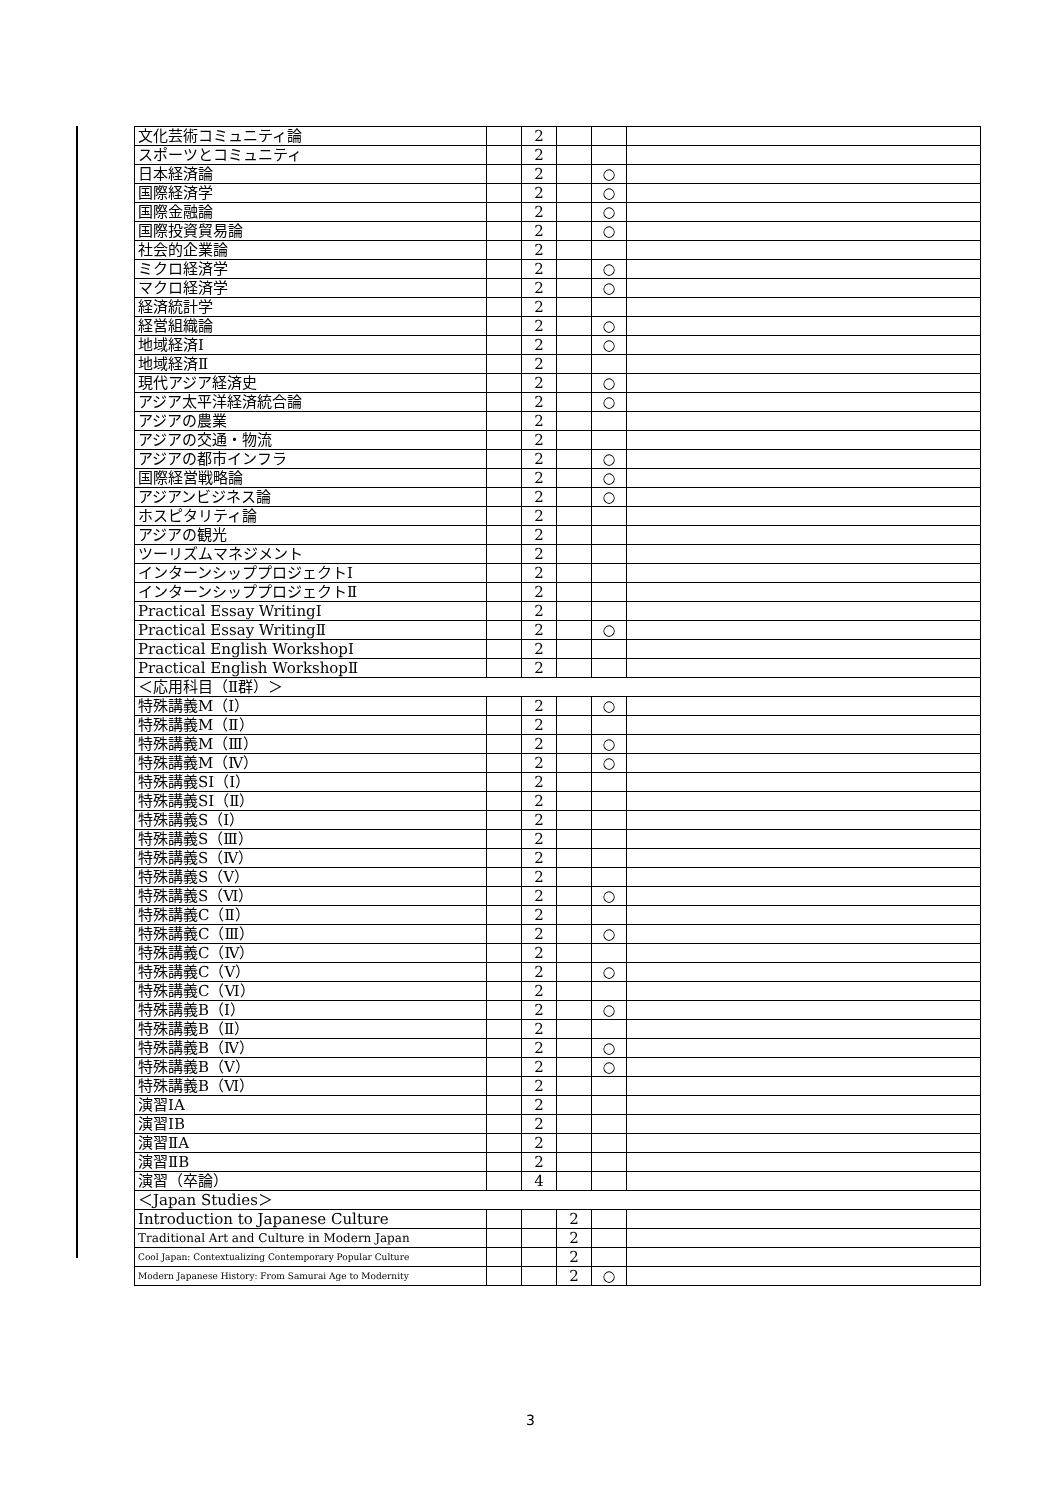| 文化芸術コミュニティ論 | | 2 | | | |
| スポーツとコミュニティ | | 2 | | | |
| 日本経済論 | | 2 | | ○ | |
| 国際経済学 | | 2 | | ○ | |
| 国際金融論 | | 2 | | ○ | |
| 国際投資貿易論 | | 2 | | ○ | |
| 社会的企業論 | | 2 | | | |
| ミクロ経済学 | | 2 | | ○ | |
| マクロ経済学 | | 2 | | ○ | |
| 経済統計学 | | 2 | | | |
| 経営組織論 | | 2 | | ○ | |
| 地域経済Ⅰ | | 2 | | ○ | |
| 地域経済Ⅱ | | 2 | | | |
| 現代アジア経済史 | | 2 | | ○ | |
| アジア太平洋経済統合論 | | 2 | | ○ | |
| アジアの農業 | | 2 | | | |
| アジアの交通・物流 | | 2 | | | |
| アジアの都市インフラ | | 2 | | ○ | |
| 国際経営戦略論 | | 2 | | ○ | |
| アジアンビジネス論 | | 2 | | ○ | |
| ホスピタリティ論 | | 2 | | | |
| アジアの観光 | | 2 | | | |
| ツーリズムマネジメント | | 2 | | | |
| インターンシッププロジェクトⅠ | | 2 | | | |
| インターンシッププロジェクトⅡ | | 2 | | | |
| Practical Essay WritingⅠ | | 2 | | | |
| Practical Essay WritingⅡ | | 2 | | ○ | |
| Practical English WorkshopⅠ | | 2 | | | |
| Practical English WorkshopⅡ | | 2 | | | |
| ＜応用科目（Ⅱ群）＞ | | | | | |
| 特殊講義M（Ⅰ） | | 2 | | ○ | |
| 特殊講義M（Ⅱ） | | 2 | | | |
| 特殊講義M（Ⅲ） | | 2 | | ○ | |
| 特殊講義M（Ⅳ） | | 2 | | ○ | |
| 特殊講義SⅠ（Ⅰ） | | 2 | | | |
| 特殊講義SⅠ（Ⅱ） | | 2 | | | |
| 特殊講義S（Ⅰ） | | 2 | | | |
| 特殊講義S（Ⅲ） | | 2 | | | |
| 特殊講義S（Ⅳ） | | 2 | | | |
| 特殊講義S（Ⅴ） | | 2 | | | |
| 特殊講義S（Ⅵ） | | 2 | | ○ | |
| 特殊講義C（Ⅱ） | | 2 | | | |
| 特殊講義C（Ⅲ） | | 2 | | ○ | |
| 特殊講義C（Ⅳ） | | 2 | | | |
| 特殊講義C（Ⅴ） | | 2 | | ○ | |
| 特殊講義C（Ⅵ） | | 2 | | | |
| 特殊講義B（Ⅰ） | | 2 | | ○ | |
| 特殊講義B（Ⅱ） | | 2 | | | |
| 特殊講義B（Ⅳ） | | 2 | | ○ | |
| 特殊講義B（Ⅴ） | | 2 | | ○ | |
| 特殊講義B（Ⅵ） | | 2 | | | |
| 演習ⅠA | | 2 | | | |
| 演習ⅠB | | 2 | | | |
| 演習ⅡA | | 2 | | | |
| 演習ⅡB | | 2 | | | |
| 演習（卒論） | | 4 | | | |
| ＜Japan Studies＞ | | | | | |
| Introduction to Japanese Culture | | | 2 | | |
| Traditional Art and Culture in Modern Japan | | | 2 | | |
| Cool Japan: Contextualizing Contemporary Popular Culture | | | 2 | | |
| Modern Japanese History: From Samurai Age to Modernity | | | 2 | ○ | |
3